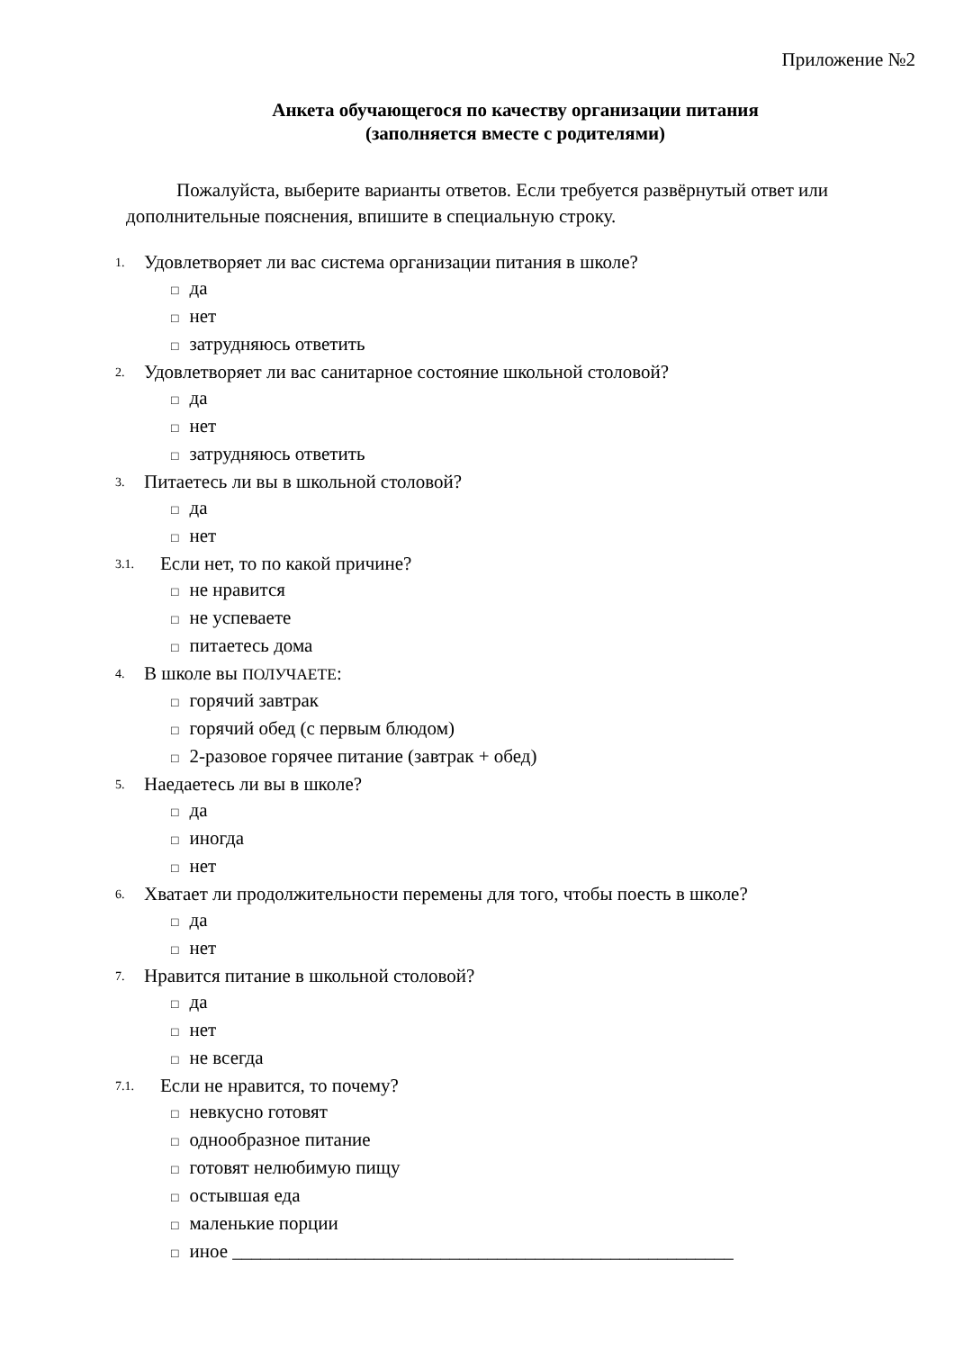Приложение №2
Анкета обучающегося по качеству организации питания
(заполняется вместе с родителями)
Пожалуйста, выберите варианты ответов. Если требуется развёрнутый ответ или дополнительные пояснения, впишите в специальную строку.
1. Удовлетворяет ли вас система организации питания в школе?
□ да
□ нет
□ затрудняюсь ответить
2. Удовлетворяет ли вас санитарное состояние школьной столовой?
□ да
□ нет
□ затрудняюсь ответить
3. Питаетесь ли вы в школьной столовой?
□ да
□ нет
3.1. Если нет, то по какой причине?
□ не нравится
□ не успеваете
□ питаетесь дома
4. В школе вы ПОЛУЧАЕТЕ:
□ горячий завтрак
□ горячий обед (с первым блюдом)
□ 2-разовое горячее питание (завтрак + обед)
5. Наедаетесь ли вы в школе?
□ да
□ иногда
□ нет
6. Хватает ли продолжительности перемены для того, чтобы поесть в школе?
□ да
□ нет
7. Нравится питание в школьной столовой?
□ да
□ нет
□ не всегда
7.1. Если не нравится, то почему?
□ невкусно готовят
□ однообразное питание
□ готовят нелюбимую пищу
□ остывшая еда
□ маленькие порции
□ иное _____________________________________________________